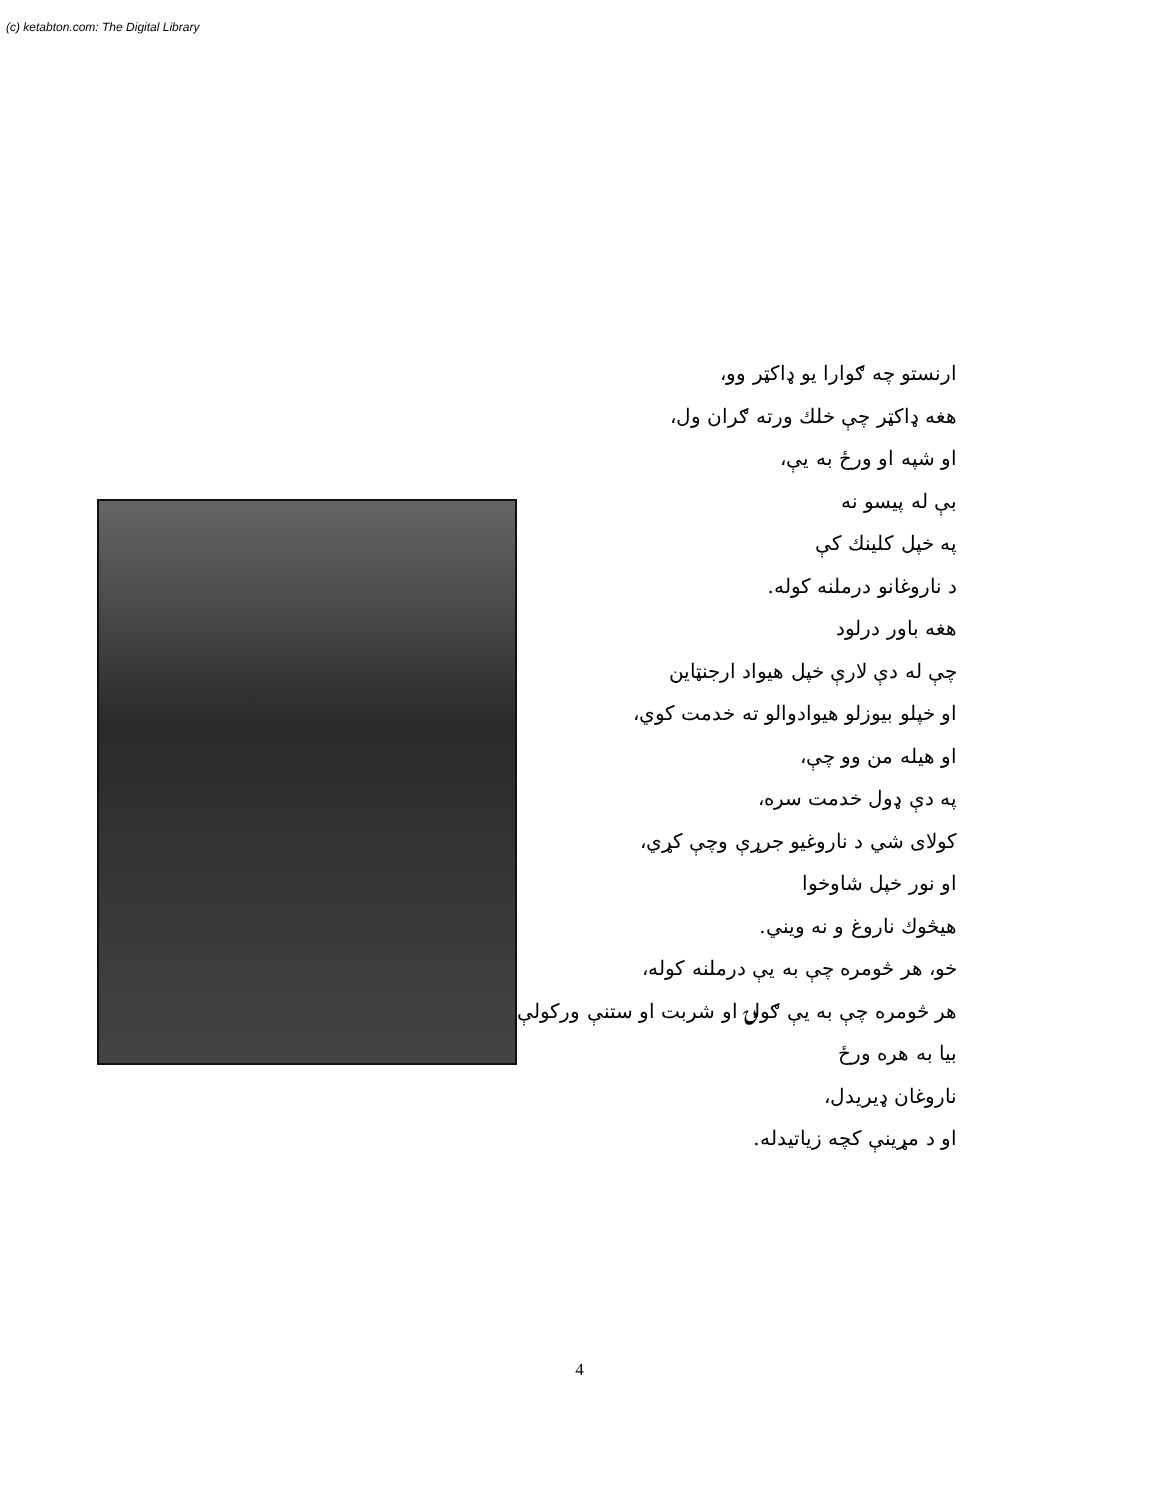(c) ketabton.com: The Digital Library
ارنستو چه ګوارا یو ډاکټر وو،
هغه ډاکټر چې خلك ورته ګران ول،
او شپه او ورځ به يې،
بې له پیسو نه
په خپل کلینك کې
د ناروغانو درملنه کوله.
هغه باور درلود
چې له دې لارې خپل هیواد ارجنټاین
او خپلو بیوزلو هیوادوالو ته خدمت کوي،
او هیله من وو چې،
په دې ډول خدمت سره،
کولای شي د ناروغیو جرړې وچې کړي،
او نور خپل شاوخوا
هیڅوك ناروغ و نه ویني.
خو، هر څومره چې به يې درملنه کوله،
هر څومره چې به يې ګولۍ او شربت او ستنې ورکولې،
بیا به هره ورځ
ناروغان ډیریدل،
او د مړينې کچه زیاتیدله.
4